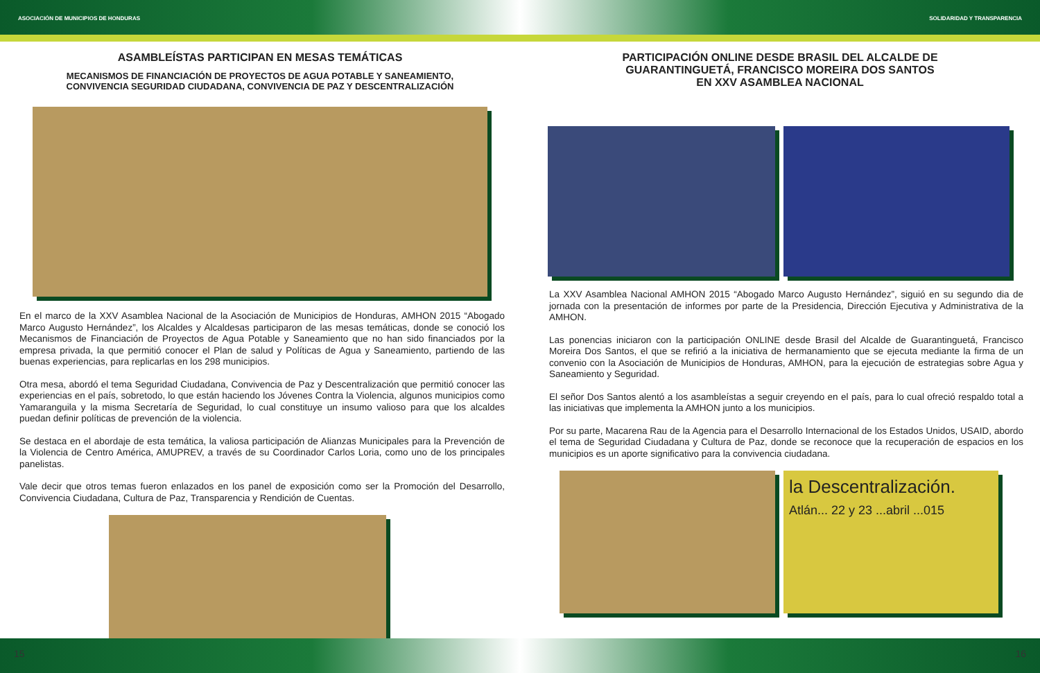ASOCIACIÓN DE MUNICIPIOS DE HONDURAS
ASAMBLEÍSTAS PARTICIPAN EN MESAS TEMÁTICAS
MECANISMOS DE FINANCIACIÓN DE PROYECTOS DE AGUA POTABLE Y SANEAMIENTO,
CONVIVENCIA SEGURIDAD CIUDADANA, CONVIVENCIA DE PAZ Y DESCENTRALIZACIÓN
En el marco de la XXV Asamblea Nacional de la Asociación de Municipios de Honduras, AMHON 2015 “Abogado Marco Augusto Hernández”, los Alcaldes y Alcaldesas participaron de las mesas temáticas, donde se conoció los Mecanismos de Financiación de Proyectos de Agua Potable y Saneamiento que no han sido financiados por la empresa privada, la que permitió conocer el Plan de salud y Políticas de Agua y Saneamiento, partiendo de las buenas experiencias, para replicarlas en los 298 municipios.
Otra mesa, abordó el tema Seguridad Ciudadana, Convivencia de Paz y Descentralización que permitió conocer las experiencias en el país, sobretodo, lo que están haciendo los Jóvenes Contra la Violencia, algunos municipios como Yamaranguila y la misma Secretaría de Seguridad, lo cual constituye un insumo valioso para que los alcaldes puedan definir políticas de prevención de la violencia.
Se destaca en el abordaje de esta temática, la valiosa participación de Alianzas Municipales para la Prevención de la Violencia de Centro América, AMUPREV, a través de su Coordinador Carlos Loria, como uno de los principales panelistas.
Vale decir que otros temas fueron enlazados en los panel de exposición como ser la Promoción del Desarrollo, Convivencia Ciudadana, Cultura de Paz, Transparencia y Rendición de Cuentas.
15
SOLIDARIDAD Y TRANSPARENCIA
PARTICIPACIÓN ONLINE DESDE BRASIL DEL ALCALDE DE
GUARANTINGUETÁ, FRANCISCO MOREIRA DOS SANTOS
EN XXV ASAMBLEA NACIONAL
La XXV Asamblea Nacional AMHON 2015 “Abogado Marco Augusto Hernández”, siguió en su segundo dia de jornada con la presentación de informes por parte de la Presidencia, Dirección Ejecutiva y Administrativa de la AMHON.
Las ponencias iniciaron con la participación ONLINE desde Brasil del Alcalde de Guarantinguetá, Francisco Moreira Dos Santos, el que se refirió a la iniciativa de hermanamiento que se ejecuta mediante la firma de un convenio con la Asociación de Municipios de Honduras, AMHON, para la ejecución de estrategias sobre Agua y Saneamiento y Seguridad.
El señor Dos Santos alentó a los asambleístas a seguir creyendo en el país, para lo cual ofreció respaldo total a las iniciativas que implementa la AMHON junto a los municipios.
Por su parte, Macarena Rau de la Agencia para el Desarrollo Internacional de los Estados Unidos, USAID, abordo el tema de Seguridad Ciudadana y Cultura de Paz, donde se reconoce que la recuperación de espacios en los municipios es un aporte significativo para la convivencia ciudadana.
la Descentralización.
Atlán... 22 y 23 ...abril ...015
16